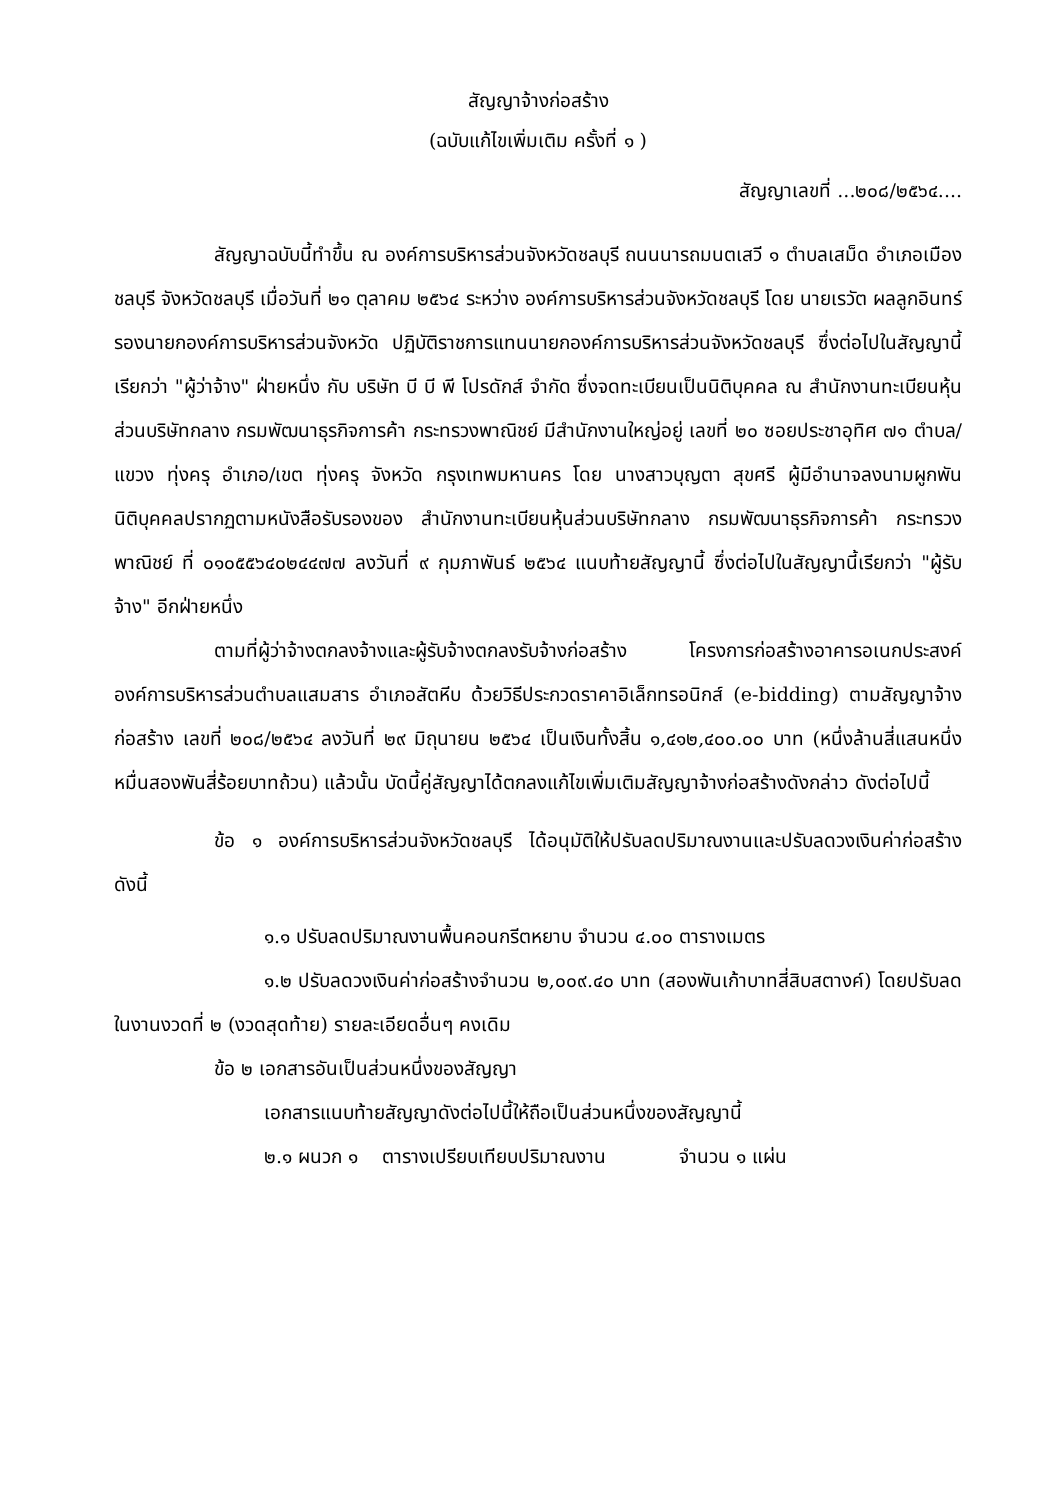สัญญาจ้างก่อสร้าง
(ฉบับแก้ไขเพิ่มเติม ครั้งที่ ๑ )
สัญญาเลขที่ ...๒๐๘/๒๕๖๔....
สัญญาฉบับนี้ทำขึ้น ณ องค์การบริหารส่วนจังหวัดชลบุรี ถนนนารถมนตเสวี ๑ ตำบลเสม็ด อำเภอเมืองชลบุรี จังหวัดชลบุรี เมื่อวันที่ ๒๑ ตุลาคม ๒๕๖๔ ระหว่าง องค์การบริหารส่วนจังหวัดชลบุรี โดย นายเรวัต ผลลูกอินทร์ รองนายกองค์การบริหารส่วนจังหวัด ปฏิบัติราชการแทนนายกองค์การบริหารส่วนจังหวัดชลบุรี ซึ่งต่อไปในสัญญานี้เรียกว่า "ผู้ว่าจ้าง" ฝ่ายหนึ่ง กับ บริษัท บี บี พี โปรดักส์ จำกัด ซึ่งจดทะเบียนเป็นนิติบุคคล ณ สำนักงานทะเบียนหุ้นส่วนบริษัทกลาง กรมพัฒนาธุรกิจการค้า กระทรวงพาณิชย์ มีสำนักงานใหญ่อยู่ เลขที่ ๒๐ ซอยประชาอุทิศ ๗๑ ตำบล/แขวง ทุ่งครุ อำเภอ/เขต ทุ่งครุ จังหวัด กรุงเทพมหานคร โดย นางสาวบุญตา สุขศรี ผู้มีอำนาจลงนามผูกพันนิติบุคคลปรากฏตามหนังสือรับรองของ สำนักงานทะเบียนหุ้นส่วนบริษัทกลาง กรมพัฒนาธุรกิจการค้า กระทรวงพาณิชย์ ที่ ๐๑๐๕๕๖๔๐๒๔๔๗๗ ลงวันที่ ๙ กุมภาพันธ์ ๒๕๖๔ แนบท้ายสัญญานี้ ซึ่งต่อไปในสัญญานี้เรียกว่า "ผู้รับจ้าง" อีกฝ่ายหนึ่ง
ตามที่ผู้ว่าจ้างตกลงจ้างและผู้รับจ้างตกลงรับจ้างก่อสร้าง โครงการก่อสร้างอาคารอเนกประสงค์ องค์การบริหารส่วนตำบลแสมสาร อำเภอสัตหีบ ด้วยวิธีประกวดราคาอิเล็กทรอนิกส์ (e-bidding) ตามสัญญาจ้างก่อสร้าง เลขที่ ๒๐๘/๒๕๖๔ ลงวันที่ ๒๙ มิถุนายน ๒๕๖๔ เป็นเงินทั้งสิ้น ๑,๔๑๒,๔๐๐.๐๐ บาท (หนึ่งล้านสี่แสนหนึ่งหมื่นสองพันสี่ร้อยบาทถ้วน) แล้วนั้น บัดนี้คู่สัญญาได้ตกลงแก้ไขเพิ่มเติมสัญญาจ้างก่อสร้างดังกล่าว ดังต่อไปนี้
ข้อ ๑ องค์การบริหารส่วนจังหวัดชลบุรี ได้อนุมัติให้ปรับลดปริมาณงานและปรับลดวงเงินค่าก่อสร้าง ดังนี้
๑.๑ ปรับลดปริมาณงานพื้นคอนกรีตหยาบ จำนวน ๔.๐๐ ตารางเมตร
๑.๒ ปรับลดวงเงินค่าก่อสร้างจำนวน ๒,๐๐๙.๔๐ บาท (สองพันเก้าบาทสี่สิบสตางค์) โดยปรับลดในงานงวดที่ ๒ (งวดสุดท้าย) รายละเอียดอื่นๆ คงเดิม
ข้อ ๒ เอกสารอันเป็นส่วนหนึ่งของสัญญา
เอกสารแนบท้ายสัญญาดังต่อไปนี้ให้ถือเป็นส่วนหนึ่งของสัญญานี้
๒.๑ ผนวก ๑ ตารางเปรียบเทียบปริมาณงาน จำนวน ๑ แผ่น